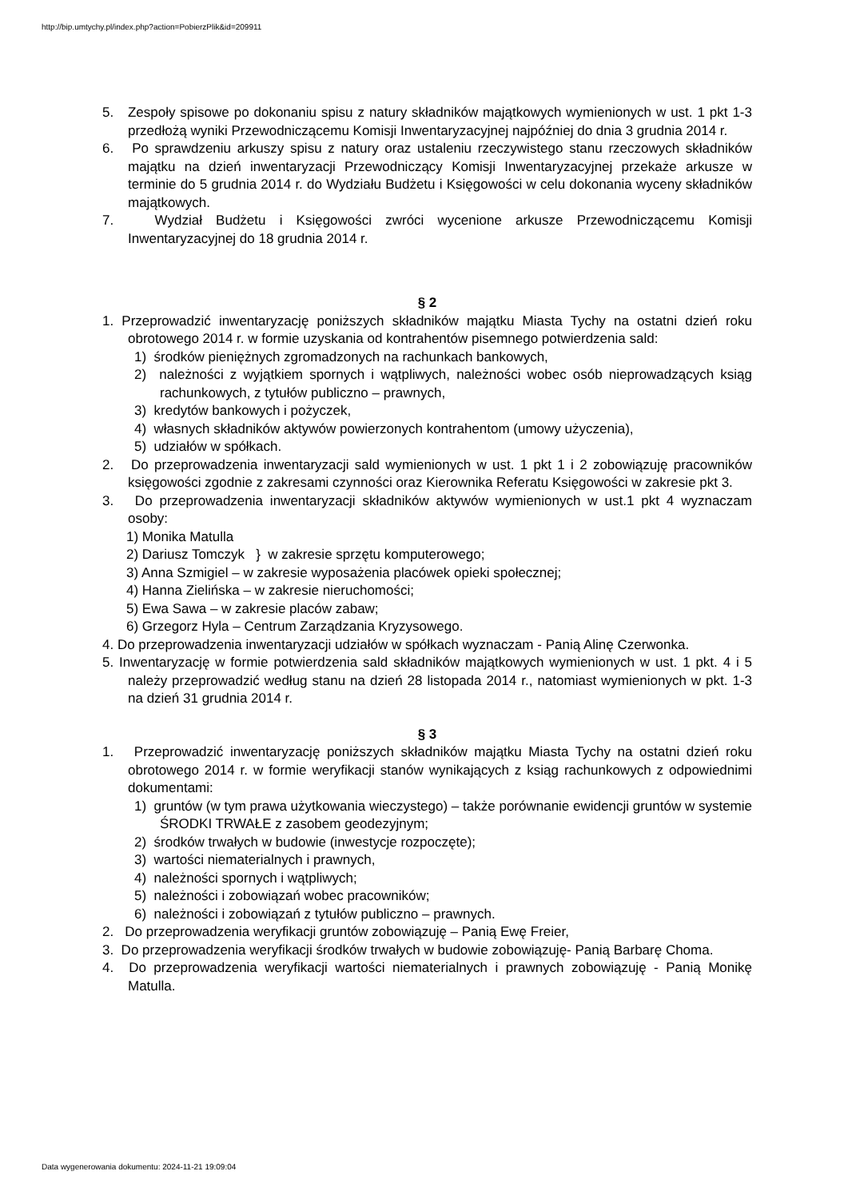http://bip.umtychy.pl/index.php?action=PobierzPlik&id=209911
5. Zespoły spisowe po dokonaniu spisu z natury składników majątkowych wymienionych w ust. 1 pkt 1-3 przedłożą wyniki Przewodniczącemu Komisji Inwentaryzacyjnej najpóźniej do dnia 3 grudnia 2014 r.
6. Po sprawdzeniu arkuszy spisu z natury oraz ustaleniu rzeczywistego stanu rzeczowych składników majątku na dzień inwentaryzacji Przewodniczący Komisji Inwentaryzacyjnej przekaże arkusze w terminie do 5 grudnia 2014 r. do Wydziału Budżetu i Księgowości w celu dokonania wyceny składników majątkowych.
7. Wydział Budżetu i Księgowości zwróci wycenione arkusze Przewodniczącemu Komisji Inwentaryzacyjnej do 18 grudnia 2014 r.
§ 2
1. Przeprowadzić inwentaryzację poniższych składników majątku Miasta Tychy na ostatni dzień roku obrotowego 2014 r. w formie uzyskania od kontrahentów pisemnego potwierdzenia sald:
1) środków pieniężnych zgromadzonych na rachunkach bankowych,
2) należności z wyjątkiem spornych i wątpliwych, należności wobec osób nieprowadzących ksiąg rachunkowych, z tytułów publiczno – prawnych,
3) kredytów bankowych i pożyczek,
4) własnych składników aktywów powierzonych kontrahentom (umowy użyczenia),
5) udziałów w spółkach.
2. Do przeprowadzenia inwentaryzacji sald wymienionych w ust. 1 pkt 1 i 2 zobowiązuję pracowników księgowości zgodnie z zakresami czynności oraz Kierownika Referatu Księgowości w zakresie pkt 3.
3. Do przeprowadzenia inwentaryzacji składników aktywów wymienionych w ust.1 pkt 4 wyznaczam osoby:
1) Monika Matulla
2) Dariusz Tomczyk } w zakresie sprzętu komputerowego;
3) Anna Szmigiel – w zakresie wyposażenia placówek opieki społecznej;
4) Hanna Zielińska – w zakresie nieruchomości;
5) Ewa Sawa – w zakresie placów zabaw;
6) Grzegorz Hyla – Centrum Zarządzania Kryzysowego.
4. Do przeprowadzenia inwentaryzacji udziałów w spółkach wyznaczam - Panią Alinę Czerwonka.
5. Inwentaryzację w formie potwierdzenia sald składników majątkowych wymienionych w ust. 1 pkt. 4 i 5 należy przeprowadzić według stanu na dzień 28 listopada 2014 r., natomiast wymienionych w pkt. 1-3 na dzień 31 grudnia 2014 r.
§ 3
1. Przeprowadzić inwentaryzację poniższych składników majątku Miasta Tychy na ostatni dzień roku obrotowego 2014 r. w formie weryfikacji stanów wynikających z ksiąg rachunkowych z odpowiednimi dokumentami:
1) gruntów (w tym prawa użytkowania wieczystego) – także porównanie ewidencji gruntów w systemie ŚRODKI TRWAŁE z zasobem geodezyjnym;
2) środków trwałych w budowie (inwestycje rozpoczęte);
3) wartości niematerialnych i prawnych,
4) należności spornych i wątpliwych;
5) należności i zobowiązań wobec pracowników;
6) należności i zobowiązań z tytułów publiczno – prawnych.
2. Do przeprowadzenia weryfikacji gruntów zobowiązuję – Panią Ewę Freier,
3. Do przeprowadzenia weryfikacji środków trwałych w budowie zobowiązuję- Panią Barbarę Choma.
4. Do przeprowadzenia weryfikacji wartości niematerialnych i prawnych zobowiązuję - Panią Monikę Matulla.
Data wygenerowania dokumentu: 2024-11-21 19:09:04